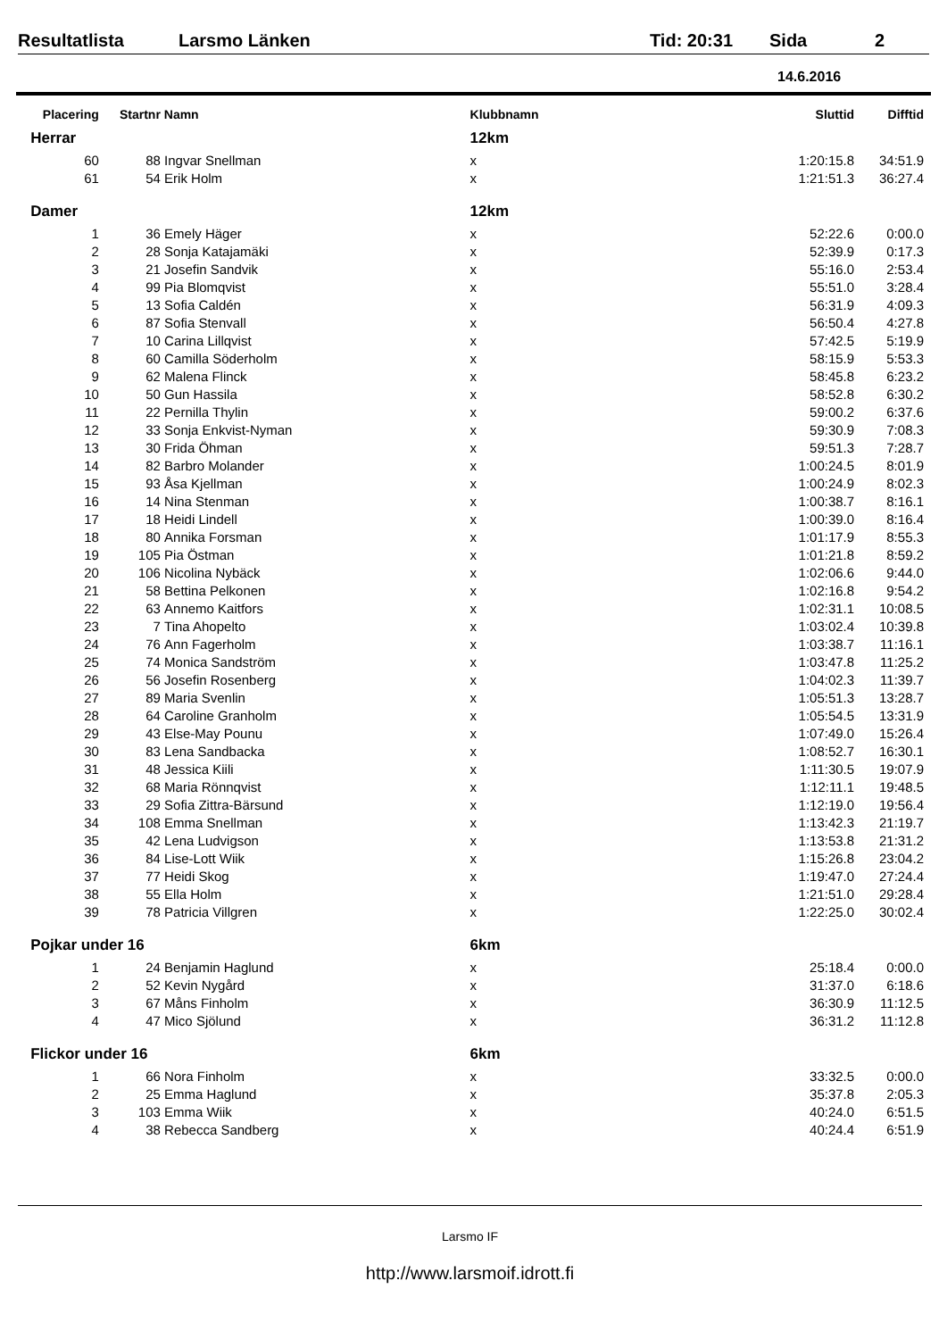Resultatlista Larsmo Länken Tid: 20:31 Sida 2
14.6.2016
| Placering | Startnr | Namn | Klubbnamn | Sluttid | Difftid |
| --- | --- | --- | --- | --- | --- |
| Herrar | | | 12km | | |
| 60 | 88 | Ingvar Snellman | x | 1:20:15.8 | 34:51.9 |
| 61 | 54 | Erik Holm | x | 1:21:51.3 | 36:27.4 |
| Damer | | | 12km | | |
| 1 | 36 | Emely Häger | x | 52:22.6 | 0:00.0 |
| 2 | 28 | Sonja Katajamäki | x | 52:39.9 | 0:17.3 |
| 3 | 21 | Josefin Sandvik | x | 55:16.0 | 2:53.4 |
| 4 | 99 | Pia Blomqvist | x | 55:51.0 | 3:28.4 |
| 5 | 13 | Sofia Caldén | x | 56:31.9 | 4:09.3 |
| 6 | 87 | Sofia Stenvall | x | 56:50.4 | 4:27.8 |
| 7 | 10 | Carina Lillqvist | x | 57:42.5 | 5:19.9 |
| 8 | 60 | Camilla Söderholm | x | 58:15.9 | 5:53.3 |
| 9 | 62 | Malena Flinck | x | 58:45.8 | 6:23.2 |
| 10 | 50 | Gun Hassila | x | 58:52.8 | 6:30.2 |
| 11 | 22 | Pernilla Thylin | x | 59:00.2 | 6:37.6 |
| 12 | 33 | Sonja Enkvist-Nyman | x | 59:30.9 | 7:08.3 |
| 13 | 30 | Frida Öhman | x | 59:51.3 | 7:28.7 |
| 14 | 82 | Barbro Molander | x | 1:00:24.5 | 8:01.9 |
| 15 | 93 | Åsa Kjellman | x | 1:00:24.9 | 8:02.3 |
| 16 | 14 | Nina Stenman | x | 1:00:38.7 | 8:16.1 |
| 17 | 18 | Heidi Lindell | x | 1:00:39.0 | 8:16.4 |
| 18 | 80 | Annika Forsman | x | 1:01:17.9 | 8:55.3 |
| 19 | 105 | Pia Östman | x | 1:01:21.8 | 8:59.2 |
| 20 | 106 | Nicolina Nybäck | x | 1:02:06.6 | 9:44.0 |
| 21 | 58 | Bettina Pelkonen | x | 1:02:16.8 | 9:54.2 |
| 22 | 63 | Annemo Kaitfors | x | 1:02:31.1 | 10:08.5 |
| 23 | 7 | Tina Ahopelto | x | 1:03:02.4 | 10:39.8 |
| 24 | 76 | Ann Fagerholm | x | 1:03:38.7 | 11:16.1 |
| 25 | 74 | Monica Sandström | x | 1:03:47.8 | 11:25.2 |
| 26 | 56 | Josefin Rosenberg | x | 1:04:02.3 | 11:39.7 |
| 27 | 89 | Maria Svenlin | x | 1:05:51.3 | 13:28.7 |
| 28 | 64 | Caroline Granholm | x | 1:05:54.5 | 13:31.9 |
| 29 | 43 | Else-May Pounu | x | 1:07:49.0 | 15:26.4 |
| 30 | 83 | Lena Sandbacka | x | 1:08:52.7 | 16:30.1 |
| 31 | 48 | Jessica Kiili | x | 1:11:30.5 | 19:07.9 |
| 32 | 68 | Maria Rönnqvist | x | 1:12:11.1 | 19:48.5 |
| 33 | 29 | Sofia Zittra-Bärsund | x | 1:12:19.0 | 19:56.4 |
| 34 | 108 | Emma Snellman | x | 1:13:42.3 | 21:19.7 |
| 35 | 42 | Lena Ludvigson | x | 1:13:53.8 | 21:31.2 |
| 36 | 84 | Lise-Lott Wiik | x | 1:15:26.8 | 23:04.2 |
| 37 | 77 | Heidi Skog | x | 1:19:47.0 | 27:24.4 |
| 38 | 55 | Ella Holm | x | 1:21:51.0 | 29:28.4 |
| 39 | 78 | Patricia Villgren | x | 1:22:25.0 | 30:02.4 |
| Pojkar under 16 | | | 6km | | |
| 1 | 24 | Benjamin Haglund | x | 25:18.4 | 0:00.0 |
| 2 | 52 | Kevin Nygård | x | 31:37.0 | 6:18.6 |
| 3 | 67 | Måns Finholm | x | 36:30.9 | 11:12.5 |
| 4 | 47 | Mico Sjölund | x | 36:31.2 | 11:12.8 |
| Flickor under 16 | | | 6km | | |
| 1 | 66 | Nora Finholm | x | 33:32.5 | 0:00.0 |
| 2 | 25 | Emma Haglund | x | 35:37.8 | 2:05.3 |
| 3 | 103 | Emma Wiik | x | 40:24.0 | 6:51.5 |
| 4 | 38 | Rebecca Sandberg | x | 40:24.4 | 6:51.9 |
Larsmo IF
http://www.larsmoif.idrott.fi